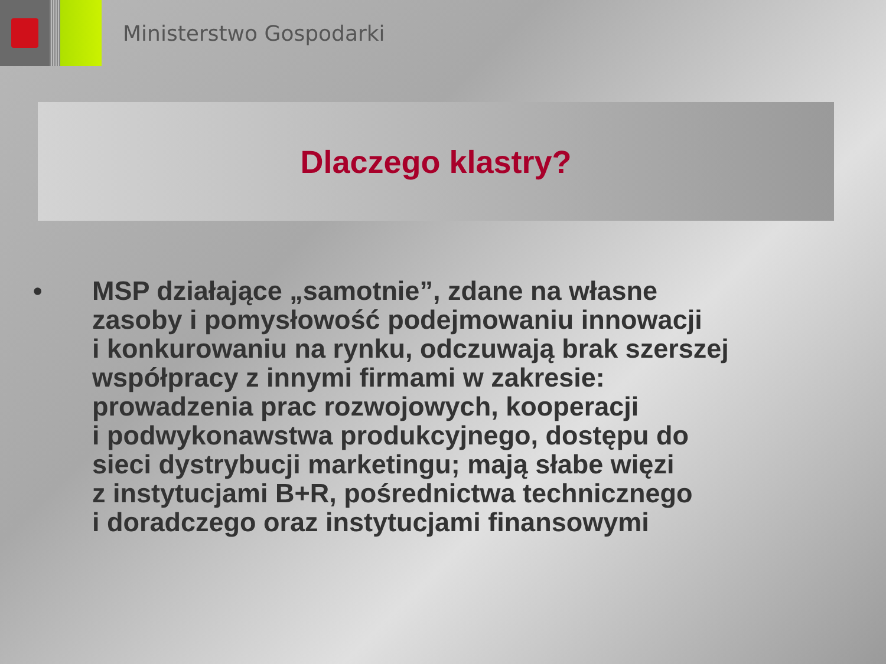Ministerstwo Gospodarki
Dlaczego klastry?
•
MSP działające „samotnie”, zdane na własne
zasoby i pomysłowość podejmowaniu innowacji
i konkurowaniu na rynku, odczuwają brak szerszej
współpracy z innymi firmami w zakresie:
prowadzenia prac rozwojowych, kooperacji
i podwykonawstwa produkcyjnego, dostępu do
sieci dystrybucji marketingu; mają słabe więzi
z instytucjami B+R, pośrednictwa technicznego
i doradczego oraz instytucjami finansowymi